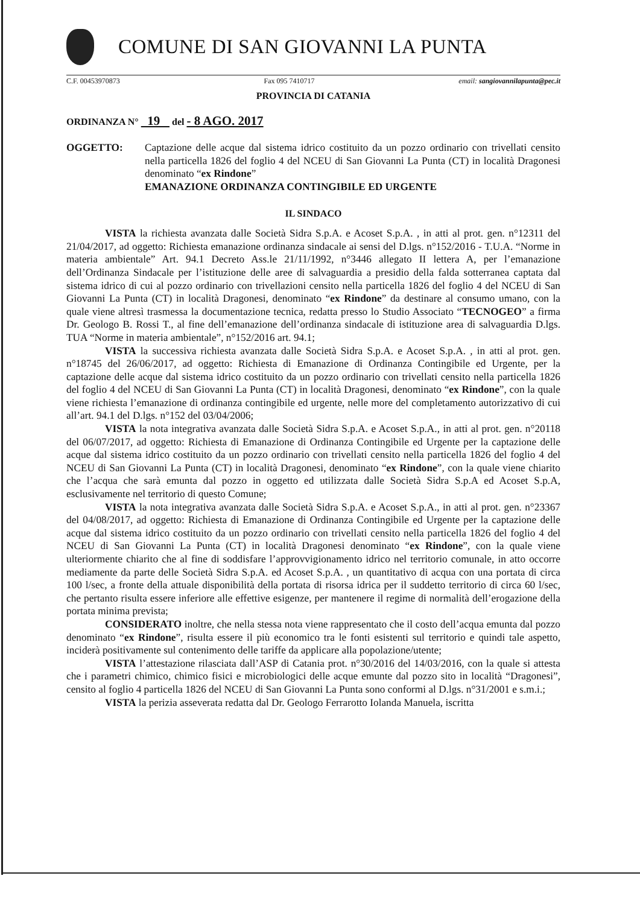COMUNE DI SAN GIOVANNI LA PUNTA
C.F. 00453970873 Fax 095 7410717 email: sangiovannilapunta@pec.it
PROVINCIA DI CATANIA
ORDINANZA N° 19 del - 8 AGO. 2017
OGGETTO: Captazione delle acque dal sistema idrico costituito da un pozzo ordinario con trivellati censito nella particella 1826 del foglio 4 del NCEU di San Giovanni La Punta (CT) in località Dragonesi denominato “ex Rindone”
EMANAZIONE ORDINANZA CONTINGIBILE ED URGENTE
IL SINDACO
VISTA la richiesta avanzata dalle Società Sidra S.p.A. e Acoset S.p.A. , in atti al prot. gen. n°12311 del 21/04/2017, ad oggetto: Richiesta emanazione ordinanza sindacale ai sensi del D.lgs. n°152/2016 - T.U.A. “Norme in materia ambientale” Art. 94.1 Decreto Ass.le 21/11/1992, n°3446 allegato II lettera A, per l’emanazione dell’Ordinanza Sindacale per l’istituzione delle aree di salvaguardia a presidio della falda sotterranea captata dal sistema idrico di cui al pozzo ordinario con trivellazioni censito nella particella 1826 del foglio 4 del NCEU di San Giovanni La Punta (CT) in località Dragonesi, denominato “ex Rindone” da destinare al consumo umano, con la quale viene altresì trasmessa la documentazione tecnica, redatta presso lo Studio Associato “TECNOGEO” a firma Dr. Geologo B. Rossi T., al fine dell’emanazione dell’ordinanza sindacale di istituzione area di salvaguardia D.lgs. TUA “Norme in materia ambientale”, n°152/2016 art. 94.1;
VISTA la successiva richiesta avanzata dalle Società Sidra S.p.A. e Acoset S.p.A. , in atti al prot. gen. n°18745 del 26/06/2017, ad oggetto: Richiesta di Emanazione di Ordinanza Contingibile ed Urgente, per la captazione delle acque dal sistema idrico costituito da un pozzo ordinario con trivellati censito nella particella 1826 del foglio 4 del NCEU di San Giovanni La Punta (CT) in località Dragonesi, denominato “ex Rindone”, con la quale viene richiesta l’emanazione di ordinanza contingibile ed urgente, nelle more del completamento autorizzativo di cui all’art. 94.1 del D.lgs. n°152 del 03/04/2006;
VISTA la nota integrativa avanzata dalle Società Sidra S.p.A. e Acoset S.p.A., in atti al prot. gen. n°20118 del 06/07/2017, ad oggetto: Richiesta di Emanazione di Ordinanza Contingibile ed Urgente per la captazione delle acque dal sistema idrico costituito da un pozzo ordinario con trivellati censito nella particella 1826 del foglio 4 del NCEU di San Giovanni La Punta (CT) in località Dragonesi, denominato “ex Rindone”, con la quale viene chiarito che l’acqua che sarà emunta dal pozzo in oggetto ed utilizzata dalle Società Sidra S.p.A ed Acoset S.p.A, esclusivamente nel territorio di questo Comune;
VISTA la nota integrativa avanzata dalle Società Sidra S.p.A. e Acoset S.p.A., in atti al prot. gen. n°23367 del 04/08/2017, ad oggetto: Richiesta di Emanazione di Ordinanza Contingibile ed Urgente per la captazione delle acque dal sistema idrico costituito da un pozzo ordinario con trivellati censito nella particella 1826 del foglio 4 del NCEU di San Giovanni La Punta (CT) in località Dragonesi denominato “ex Rindone”, con la quale viene ulteriormente chiarito che al fine di soddisfare l’approvvigionamento idrico nel territorio comunale, in atto occorre mediamente da parte delle Società Sidra S.p.A. ed Acoset S.p.A. , un quantitativo di acqua con una portata di circa 100 l/sec, a fronte della attuale disponibilità della portata di risorsa idrica per il suddetto territorio di circa 60 l/sec, che pertanto risulta essere inferiore alle effettive esigenze, per mantenere il regime di normalità dell’erogazione della portata minima prevista;
CONSIDERATO inoltre, che nella stessa nota viene rappresentato che il costo dell’acqua emunta dal pozzo denominato “ex Rindone”, risulta essere il più economico tra le fonti esistenti sul territorio e quindi tale aspetto, inciderà positivamente sul contenimento delle tariffe da applicare alla popolazione/utente;
VISTA l’attestazione rilasciata dall’ASP di Catania prot. n°30/2016 del 14/03/2016, con la quale si attesta che i parametri chimico, chimico fisici e microbiologici delle acque emunte dal pozzo sito in località “Dragonesi”, censito al foglio 4 particella 1826 del NCEU di San Giovanni La Punta sono conformi al D.lgs. n°31/2001 e s.m.i.;
VISTA la perizia asseverata redatta dal Dr. Geologo Ferrarotto Iolanda Manuela, iscritta